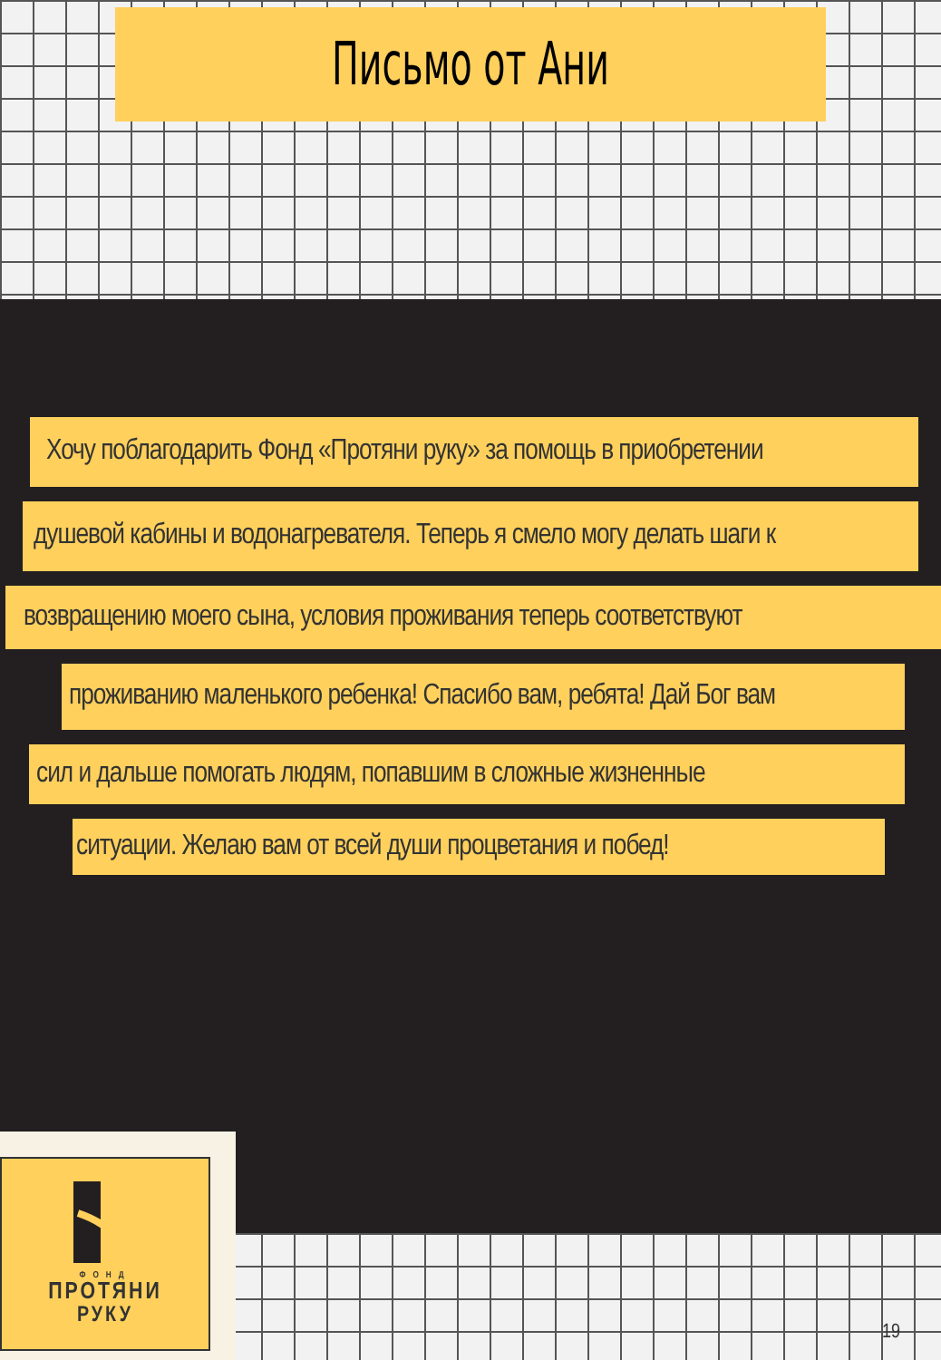Письмо от Ани
Хочу поблагодарить Фонд «Протяни руку» за помощь в приобретении
душевой кабины и водонагревателя. Теперь я смело могу делать шаги к
возвращению моего сына, условия проживания теперь соответствуют
проживанию маленького ребенка! Спасибо вам, ребята! Дай Бог вам
сил и дальше помогать людям, попавшим в сложные жизненные
ситуации. Желаю вам от всей души процветания и побед!
ФОНД
ПРОТЯНИ
РУКУ
19